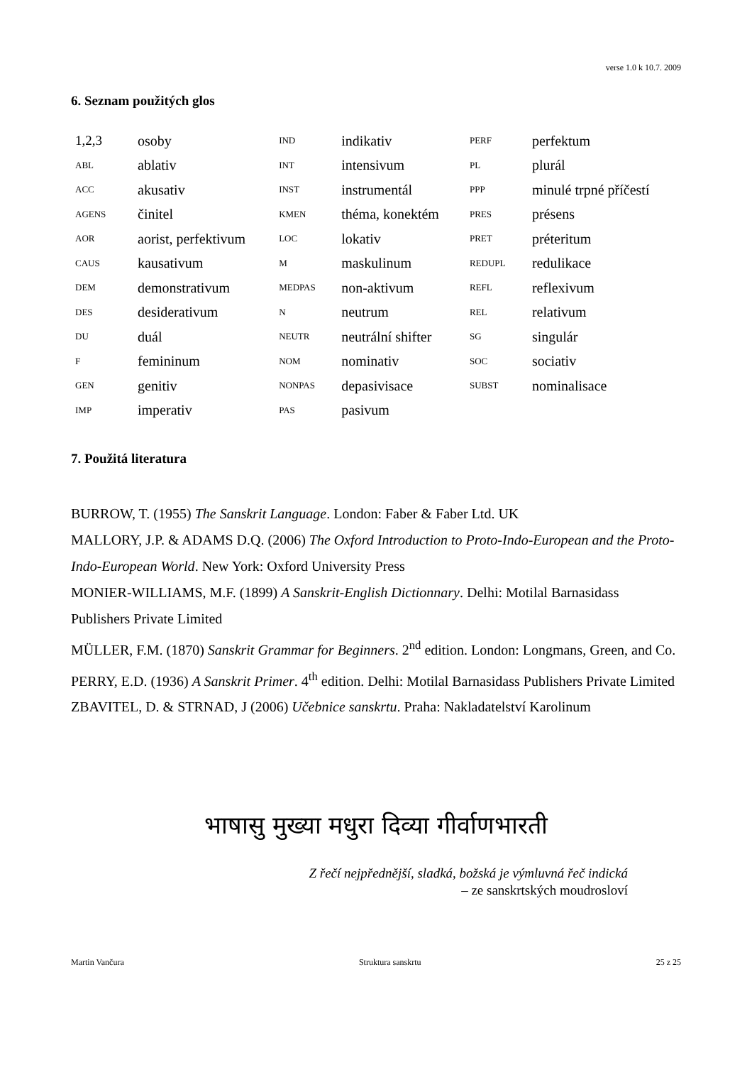verse 1.0 k 10.7. 2009
6. Seznam použitých glos
| 1,2,3 | osoby | IND | indikativ | PERF | perfektum |
| ABL | ablativ | INT | intensivum | PL | plurál |
| ACC | akusativ | INST | instrumentál | PPP | minulé trpné příčestí |
| AGENS | činitel | KMEN | théma, konektém | PRES | présens |
| AOR | aorist, perfektivum | LOC | lokativ | PRET | préteritum |
| CAUS | kausativum | M | maskulinum | REDUPL | redulikace |
| DEM | demonstrativum | MEDPAS | non-aktivum | REFL | reflexivum |
| DES | desiderativum | N | neutrum | REL | relativum |
| DU | duál | NEUTR | neutrální shifter | SG | singulár |
| F | femininum | NOM | nominativ | SOC | sociativ |
| GEN | genitiv | NONPAS | depasivisace | SUBST | nominalisace |
| IMP | imperativ | PAS | pasivum | | |
7. Použitá literatura
BURROW, T. (1955) The Sanskrit Language. London: Faber & Faber Ltd. UK
MALLORY, J.P. & ADAMS D.Q. (2006) The Oxford Introduction to Proto-Indo-European and the Proto-Indo-European World. New York: Oxford University Press
MONIER-WILLIAMS, M.F. (1899) A Sanskrit-English Dictionnary. Delhi: Motilal Barnasidass Publishers Private Limited
MÜLLER, F.M. (1870) Sanskrit Grammar for Beginners. 2<sup>nd</sup> edition. London: Longmans, Green, and Co.
PERRY, E.D. (1936) A Sanskrit Primer. 4<sup>th</sup> edition. Delhi: Motilal Barnasidass Publishers Private Limited
ZBAVITEL, D. & STRNAD, J (2006) Učebnice sanskrtu. Praha: Nakladatelství Karolinum
भाषासु मुख्या मधुरा दिव्या गीर्वाणभारती
Z řečí nejpřednější, sladká, božská je výmluvná řeč indická
– ze sanskrtských moudrosloví
Martin Vančura Struktura sanskrtu 25 z 25